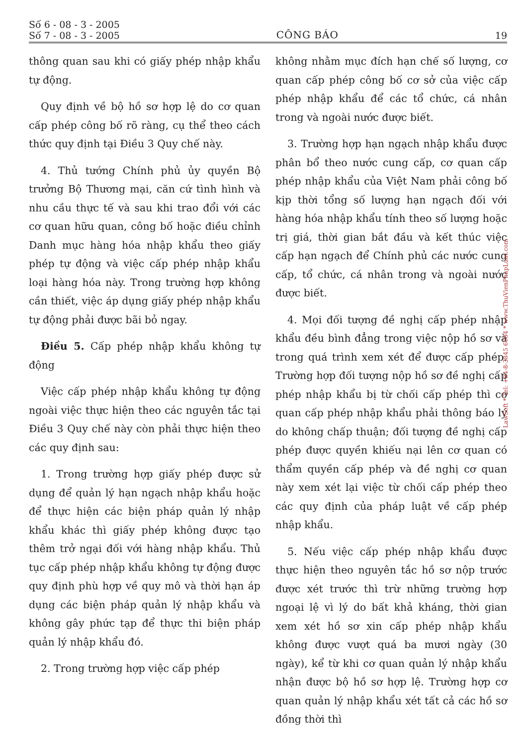Số 6 - 08 - 3 - 2005
Số 7 - 08 - 3 - 2005
CÔNG BÁO
19
thông quan sau khi có giấy phép nhập khẩu tự động.
Quy định về bộ hồ sơ hợp lệ do cơ quan cấp phép công bố rõ ràng, cụ thể theo cách thức quy định tại Điều 3 Quy chế này.
4. Thủ tướng Chính phủ ủy quyền Bộ trưởng Bộ Thương mại, căn cứ tình hình và nhu cầu thực tế và sau khi trao đổi với các cơ quan hữu quan, công bố hoặc điều chỉnh Danh mục hàng hóa nhập khẩu theo giấy phép tự động và việc cấp phép nhập khẩu loại hàng hóa này. Trong trường hợp không cần thiết, việc áp dụng giấy phép nhập khẩu tự động phải được bãi bỏ ngay.
Điều 5. Cấp phép nhập khẩu không tự động
Việc cấp phép nhập khẩu không tự động ngoài việc thực hiện theo các nguyên tắc tại Điều 3 Quy chế này còn phải thực hiện theo các quy định sau:
1. Trong trường hợp giấy phép được sử dụng để quản lý hạn ngạch nhập khẩu hoặc để thực hiện các biện pháp quản lý nhập khẩu khác thì giấy phép không được tạo thêm trở ngại đối với hàng nhập khẩu. Thủ tục cấp phép nhập khẩu không tự động được quy định phù hợp về quy mô và thời hạn áp dụng các biện pháp quản lý nhập khẩu và không gây phức tạp để thực thi biện pháp quản lý nhập khẩu đó.
2. Trong trường hợp việc cấp phép
không nhằm mục đích hạn chế số lượng, cơ quan cấp phép công bố cơ sở của việc cấp phép nhập khẩu để các tổ chức, cá nhân trong và ngoài nước được biết.
3. Trường hợp hạn ngạch nhập khẩu được phân bổ theo nước cung cấp, cơ quan cấp phép nhập khẩu của Việt Nam phải công bố kịp thời tổng số lượng hạn ngạch đối với hàng hóa nhập khẩu tính theo số lượng hoặc trị giá, thời gian bắt đầu và kết thúc việc cấp hạn ngạch để Chính phủ các nước cung cấp, tổ chức, cá nhân trong và ngoài nước được biết.
4. Mọi đối tượng đề nghị cấp phép nhập khẩu đều bình đẳng trong việc nộp hồ sơ và trong quá trình xem xét để được cấp phép. Trường hợp đối tượng nộp hồ sơ đề nghị cấp phép nhập khẩu bị từ chối cấp phép thì cơ quan cấp phép nhập khẩu phải thông báo lý do không chấp thuận; đối tượng đề nghị cấp phép được quyền khiếu nại lên cơ quan có thẩm quyền cấp phép và đề nghị cơ quan này xem xét lại việc từ chối cấp phép theo các quy định của pháp luật về cấp phép nhập khẩu.
5. Nếu việc cấp phép nhập khẩu được thực hiện theo nguyên tắc hồ sơ nộp trước được xét trước thì trừ những trường hợp ngoại lệ vì lý do bất khả kháng, thời gian xem xét hồ sơ xin cấp phép nhập khẩu không được vượt quá ba mươi ngày (30 ngày), kể từ khi cơ quan quản lý nhập khẩu nhận được bộ hồ sơ hợp lệ. Trường hợp cơ quan quản lý nhập khẩu xét tất cả các hồ sơ đồng thời thì
LawSoft * Tel: +84-8-3845 6684 * www.ThuVienPhapLuat.com